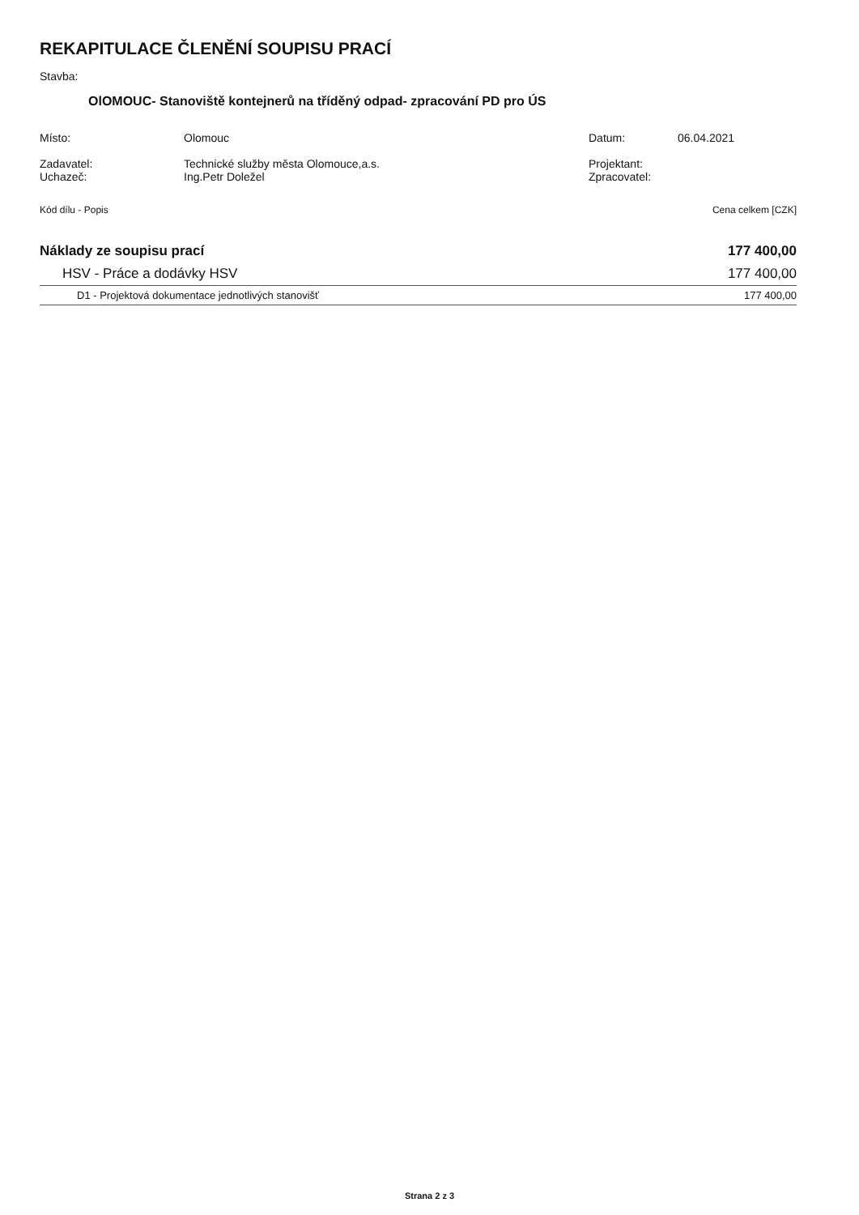REKAPITULACE ČLENĚNÍ SOUPISU PRACÍ
Stavba:
OlOMOUC- Stanoviště kontejnerů na tříděný odpad- zpracování PD pro ÚS
| Místo: | Olomouc | Datum: | 06.04.2021 |
| Zadavatel: Uchazeč: | Technické služby města Olomouce,a.s. Ing.Petr Doležel | Projektant: Zpracovatel: | |
| Kód dílu - Popis | Cena celkem [CZK] |
| Náklady ze soupisu prací | 177 400,00 |
| HSV - Práce a dodávky HSV | 177 400,00 |
| D1 - Projektová dokumentace jednotlivých stanovišť | 177 400,00 |
Strana 2 z 3